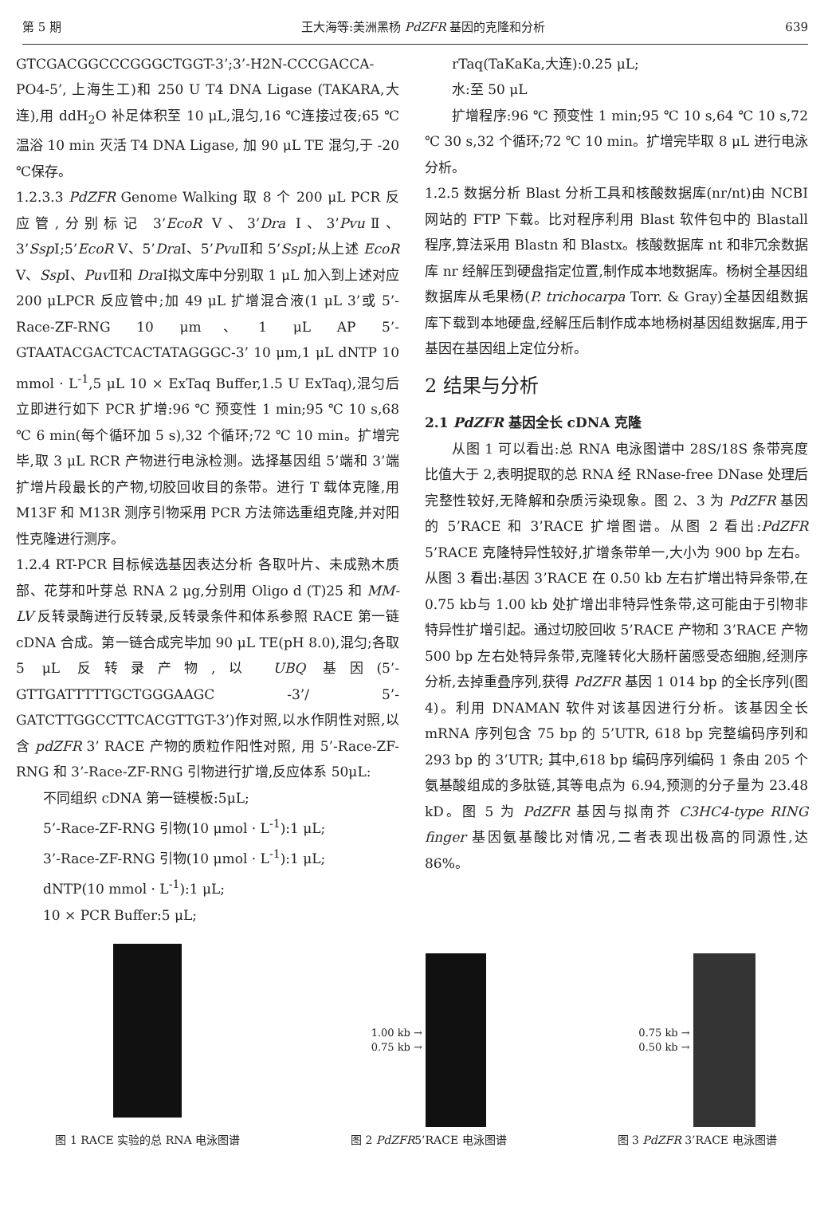第 5 期 王大海等:美洲黑杨 PdZFR 基因的克隆和分析 639
GTCGACGGCCCGGGCTGGT-3’;3’-H2N-CCCGACCA-PO4-5’, 上海生工)和 250 U T4 DNA Ligase (TAKARA,大连),用 ddH<sub>2</sub>O 补足体积至 10 μL,混匀,16 ℃连接过夜;65 ℃温浴 10 min 灭活 T4 DNA Ligase, 加 90 μL TE 混匀,于 -20 ℃保存。
1.2.3.3 PdZFR Genome Walking 取 8 个 200 μL PCR 反应管,分别标记 3’EcoR Ⅴ、3’Dra Ⅰ、3’Pvu Ⅱ、3’Ssp Ⅰ;5’EcoR Ⅴ、5’Dra Ⅰ、5’Pvu Ⅱ和 5’Ssp Ⅰ;从上述 EcoR Ⅴ、Ssp Ⅰ、Puv Ⅱ和 Dra Ⅰ拟文库中分别取 1 μL 加入到上述对应 200 μLPCR 反应管中;加 49 μL 扩增混合液(1 μL 3’或 5’-Race-ZF-RNG 10 μm、1 μL AP 5’-GTAATACGACTCACTATAGGGC-3’ 10 μm,1 μL dNTP 10 mmol · L<sup>-1</sup>,5 μL 10 × ExTaq Buffer,1.5 U ExTaq),混匀后立即进行如下 PCR 扩增:96 ℃ 预变性 1 min;95 ℃ 10 s,68 ℃ 6 min(每个循环加 5 s),32 个循环;72 ℃ 10 min。扩增完毕,取 3 μL RCR 产物进行电泳检测。选择基因组 5’端和 3’端扩增片段最长的产物,切胶回收目的条带。进行 T 载体克隆,用 M13F 和 M13R 测序引物采用 PCR 方法筛选重组克隆,并对阳性克隆进行测序。
1.2.4 RT-PCR 目标候选基因表达分析 各取叶片、未成熟木质部、花芽和叶芽总 RNA 2 μg,分别用 Oligo d (T)25 和 MM-LV 反转录酶进行反转录,反转录条件和体系参照 RACE 第一链 cDNA 合成。第一链合成完毕加 90 μL TE(pH 8.0),混匀;各取 5 μL 反转录产物,以 UBQ 基因(5’-GTTGATTTTTGCTGGGAAGC -3’/ 5’-GATCTTGGCCTTCACGTTGT-3’)作对照,以水作阴性对照,以含 pdZFR 3’ RACE 产物的质粒作阳性对照, 用 5’-Race-ZF-RNG 和 3’-Race-ZF-RNG 引物进行扩增,反应体系 50μL:
不同组织 cDNA 第一链模板:5μL;
5’-Race-ZF-RNG 引物(10 μmol · L<sup>-1</sup>):1 μL;
3’-Race-ZF-RNG 引物(10 μmol · L<sup>-1</sup>):1 μL;
dNTP(10 mmol · L<sup>-1</sup>):1 μL;
10 × PCR Buffer:5 μL;
rTaq(TaKaKa,大连):0.25 μL;
水:至 50 μL
扩增程序:96 ℃ 预变性 1 min;95 ℃ 10 s,64 ℃ 10 s,72 ℃ 30 s,32 个循环;72 ℃ 10 min。扩增完毕取 8 μL 进行电泳分析。
1.2.5 数据分析 Blast 分析工具和核酸数据库(nr/nt)由 NCBI 网站的 FTP 下载。比对程序利用 Blast 软件包中的 Blastall 程序,算法采用 Blastn 和 Blastx。核酸数据库 nt 和非冗余数据库 nr 经解压到硬盘指定位置,制作成本地数据库。杨树全基因组数据库从毛果杨(P. trichocarpa Torr. & Gray)全基因组数据库下载到本地硬盘,经解压后制作成本地杨树基因组数据库,用于基因在基因组上定位分析。
2 结果与分析
2.1 PdZFR 基因全长 cDNA 克隆
从图 1 可以看出:总 RNA 电泳图谱中 28S/18S 条带亮度比值大于 2,表明提取的总 RNA 经 RNase-free DNase 处理后完整性较好,无降解和杂质污染现象。图 2、3 为 PdZFR 基因的 5’RACE 和 3’RACE 扩增图谱。从图 2 看出:PdZFR 5’RACE 克隆特异性较好,扩增条带单一,大小为 900 bp 左右。从图 3 看出:基因 3’RACE 在 0.50 kb 左右扩增出特异条带,在 0.75 kb与 1.00 kb 处扩增出非特异性条带,这可能由于引物非特异性扩增引起。通过切胶回收 5’RACE 产物和 3’RACE 产物 500 bp 左右处特异条带,克隆转化大肠杆菌感受态细胞,经测序分析,去掉重叠序列,获得 PdZFR 基因 1 014 bp 的全长序列(图 4)。利用 DNAMAN 软件对该基因进行分析。该基因全长 mRNA 序列包含 75 bp 的 5’UTR, 618 bp 完整编码序列和 293 bp 的 3’UTR; 其中,618 bp 编码序列编码 1 条由 205 个氨基酸组成的多肽链,其等电点为 6.94,预测的分子量为 23.48 kD。图 5 为 PdZFR 基因与拟南芥 C3HC4-type RING finger 基因氨基酸比对情况,二者表现出极高的同源性,达 86%。
图 1 RACE 实验的总 RNA 电泳图谱
1.00 kb →
0.75 kb →
图 2 PdZFR5’RACE 电泳图谱
0.75 kb →
0.50 kb →
图 3 PdZFR 3’RACE 电泳图谱